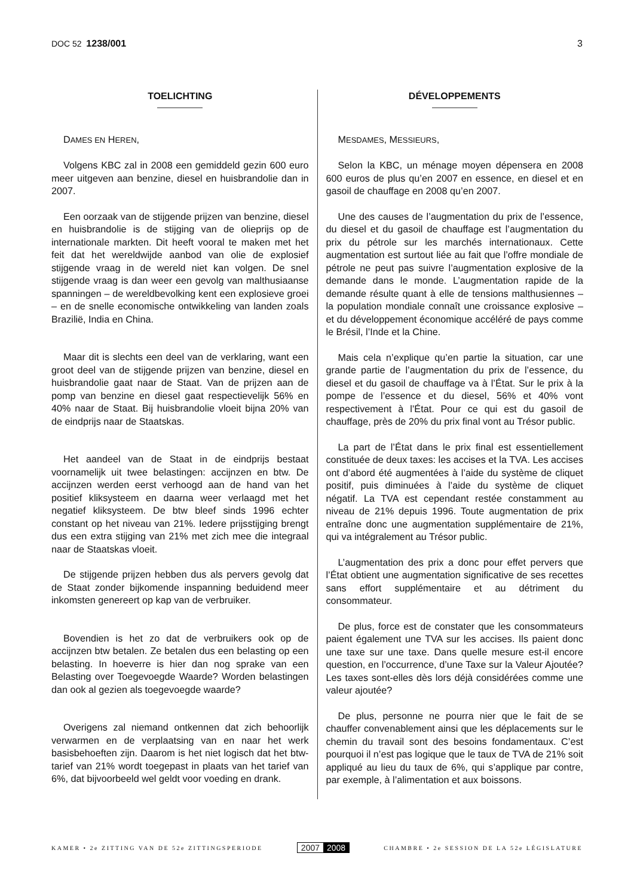DOC 52 1238/001 3
TOELICHTING
DAMES EN HEREN,
Volgens KBC zal in 2008 een gemiddeld gezin 600 euro meer uitgeven aan benzine, diesel en huisbrandolie dan in 2007.
Een oorzaak van de stijgende prijzen van benzine, diesel en huisbrandolie is de stijging van de olieprijs op de internationale markten. Dit heeft vooral te maken met het feit dat het wereldwijde aanbod van olie de explosief stijgende vraag in de wereld niet kan volgen. De snel stijgende vraag is dan weer een gevolg van malthusiaanse spanningen – de wereldbevolking kent een explosieve groei – en de snelle economische ontwikkeling van landen zoals Brazilië, India en China.
Maar dit is slechts een deel van de verklaring, want een groot deel van de stijgende prijzen van benzine, diesel en huisbrandolie gaat naar de Staat. Van de prijzen aan de pomp van benzine en diesel gaat respectievelijk 56% en 40% naar de Staat. Bij huisbrandolie vloeit bijna 20% van de eindprijs naar de Staatskas.
Het aandeel van de Staat in de eindprijs bestaat voornamelijk uit twee belastingen: accijnzen en btw. De accijnzen werden eerst verhoogd aan de hand van het positief kliksysteem en daarna weer verlaagd met het negatief kliksysteem. De btw bleef sinds 1996 echter constant op het niveau van 21%. Iedere prijsstijging brengt dus een extra stijging van 21% met zich mee die integraal naar de Staatskas vloeit.
De stijgende prijzen hebben dus als pervers gevolg dat de Staat zonder bijkomende inspanning beduidend meer inkomsten genereert op kap van de verbruiker.
Bovendien is het zo dat de verbruikers ook op de accijnzen btw betalen. Ze betalen dus een belasting op een belasting. In hoeverre is hier dan nog sprake van een Belasting over Toegevoegde Waarde? Worden belastingen dan ook al gezien als toegevoegde waarde?
Overigens zal niemand ontkennen dat zich behoorlijk verwarmen en de verplaatsing van en naar het werk basisbehoeften zijn. Daarom is het niet logisch dat het btw-tarief van 21% wordt toegepast in plaats van het tarief van 6%, dat bijvoorbeeld wel geldt voor voeding en drank.
DÉVELOPPEMENTS
MESDAMES, MESSIEURS,
Selon la KBC, un ménage moyen dépensera en 2008 600 euros de plus qu’en 2007 en essence, en diesel et en gasoil de chauffage en 2008 qu’en 2007.
Une des causes de l’augmentation du prix de l’essence, du diesel et du gasoil de chauffage est l’augmentation du prix du pétrole sur les marchés internationaux. Cette augmentation est surtout liée au fait que l’offre mondiale de pétrole ne peut pas suivre l’augmentation explosive de la demande dans le monde. L’augmentation rapide de la demande résulte quant à elle de tensions malthusiennes – la population mondiale connaît une croissance explosive – et du développement économique accéléré de pays comme le Brésil, l’Inde et la Chine.
Mais cela n’explique qu’en partie la situation, car une grande partie de l’augmentation du prix de l’essence, du diesel et du gasoil de chauffage va à l’État. Sur le prix à la pompe de l’essence et du diesel, 56% et 40% vont respectivement à l’État. Pour ce qui est du gasoil de chauffage, près de 20% du prix final vont au Trésor public.
La part de l’État dans le prix final est essentiellement constituée de deux taxes: les accises et la TVA. Les accises ont d’abord été augmentées à l’aide du système de cliquet positif, puis diminuées à l’aide du système de cliquet négatif. La TVA est cependant restée constamment au niveau de 21% depuis 1996. Toute augmentation de prix entraîne donc une augmentation supplémentaire de 21%, qui va intégralement au Trésor public.
L’augmentation des prix a donc pour effet pervers que l’État obtient une augmentation significative de ses recettes sans effort supplémentaire et au détriment du consommateur.
De plus, force est de constater que les consommateurs paient également une TVA sur les accises. Ils paient donc une taxe sur une taxe. Dans quelle mesure est-il encore question, en l’occurrence, d’une Taxe sur la Valeur Ajoutée? Les taxes sont-elles dès lors déjà considérées comme une valeur ajoutée?
De plus, personne ne pourra nier que le fait de se chauffer convenablement ainsi que les déplacements sur le chemin du travail sont des besoins fondamentaux. C’est pourquoi il n’est pas logique que le taux de TVA de 21% soit appliqué au lieu du taux de 6%, qui s’applique par contre, par exemple, à l’alimentation et aux boissons.
KAMER • 2e ZITTING VAN DE 52e ZITTINGSPERIODE
2007 2008
CHAMBRE • 2e SESSION DE LA 52e LÉGISLATURE